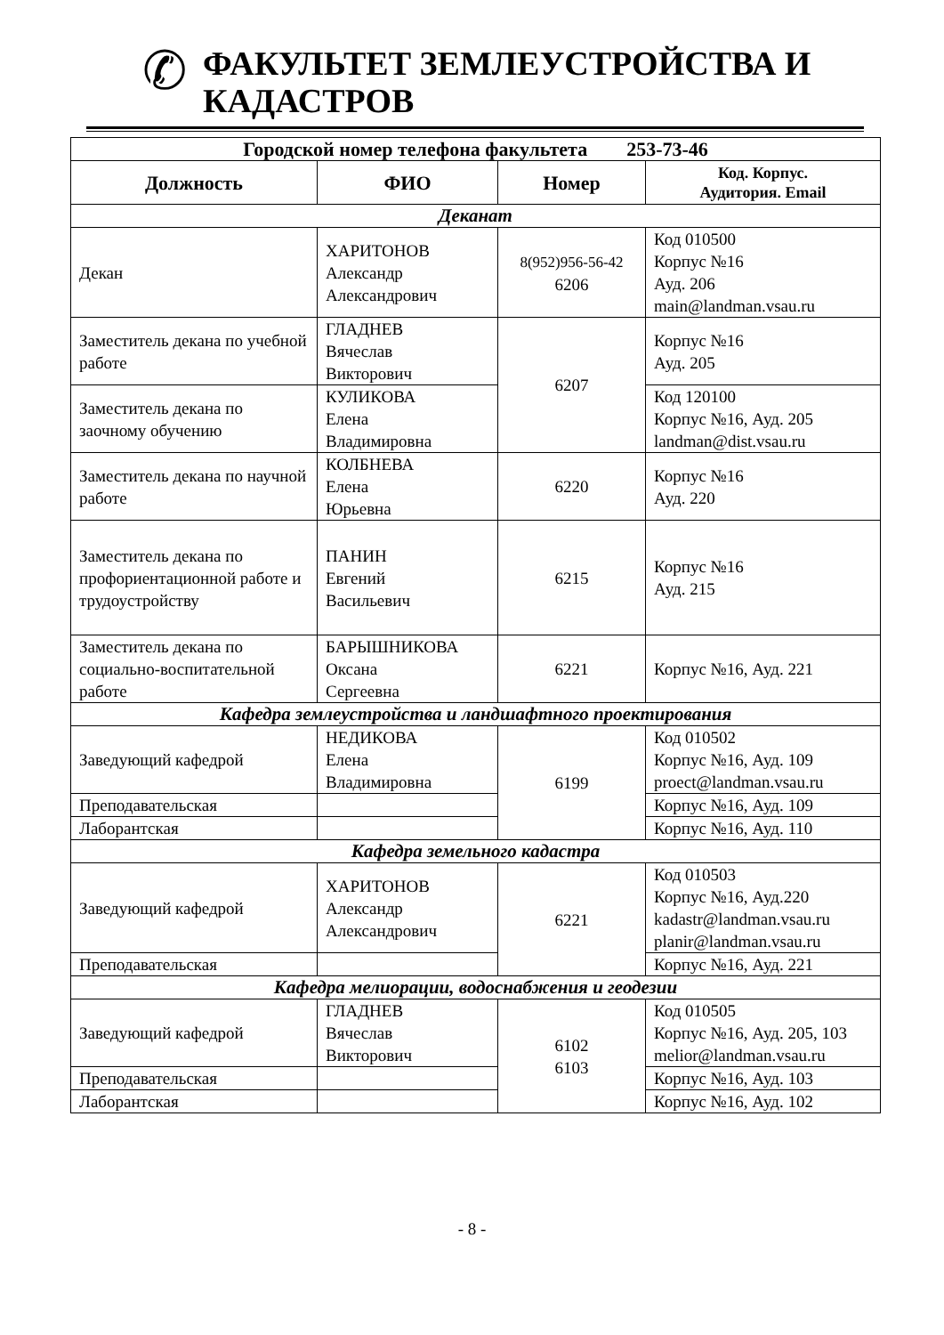✆
ФАКУЛЬТЕТ ЗЕМЛЕУСТРОЙСТВА И
КАДАСТРОВ
| Городской номер телефона факультета 253-73-46 | | | |
| --- | --- | --- | --- |
| Должность | ФИО | Номер | Код. Корпус. Аудитория. Email |
| Деканат | | | |
| Декан | ХАРИТОНОВ Александр Александрович | 8(952)956-56-42 6206 | Код 010500 Корпус №16 Ауд. 206 main@landman.vsau.ru |
| Заместитель декана по учебной работе | ГЛАДНЕВ Вячеслав Викторович | 6207 | Корпус №16 Ауд. 205 |
| Заместитель декана по заочному обучению | КУЛИКОВА Елена Владимировна | | Код 120100 Корпус №16, Ауд. 205 landman@dist.vsau.ru |
| Заместитель декана по научной работе | КОЛБНЕВА Елена Юрьевна | 6220 | Корпус №16 Ауд. 220 |
| Заместитель декана по профориентационной работе и трудоустройству | ПАНИН Евгений Васильевич | 6215 | Корпус №16 Ауд. 215 |
| Заместитель декана по социально-воспитательной работе | БАРЫШНИКОВА Оксана Сергеевна | 6221 | Корпус №16, Ауд. 221 |
| Кафедра землеустройства и ландшафтного проектирования | | | |
| Заведующий кафедрой | НЕДИКОВА Елена Владимировна | 6199 | Код 010502 Корпус №16, Ауд. 109 proect@landman.vsau.ru |
| Преподавательская | | | Корпус №16, Ауд. 109 |
| Лаборантская | | | Корпус №16, Ауд. 110 |
| Кафедра земельного кадастра | | | |
| Заведующий кафедрой | ХАРИТОНОВ Александр Александрович | 6221 | Код 010503 Корпус №16, Ауд.220 kadastr@landman.vsau.ru planir@landman.vsau.ru |
| Преподавательская | | | Корпус №16, Ауд. 221 |
| Кафедра мелиорации, водоснабжения и геодезии | | | |
| Заведующий кафедрой | ГЛАДНЕВ Вячеслав Викторович | 6102 6103 | Код 010505 Корпус №16, Ауд. 205, 103 melior@landman.vsau.ru |
| Преподавательская | | | Корпус №16, Ауд. 103 |
| Лаборантская | | | Корпус №16, Ауд. 102 |
- 8 -